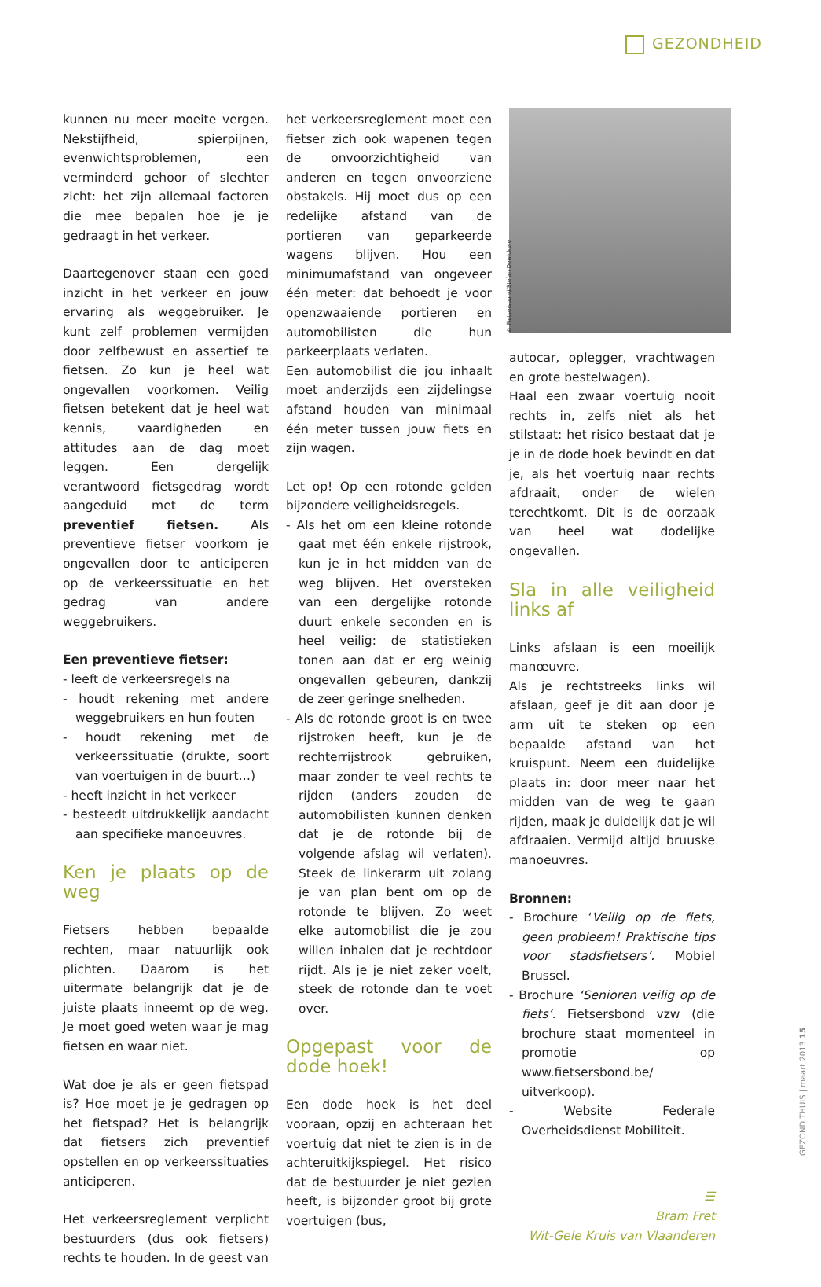GEZONDHEID
kunnen nu meer moeite vergen. Nekstijfheid, spierpijnen, evenwichtsproblemen, een verminderd gehoor of slechter zicht: het zijn allemaal factoren die mee bepalen hoe je je gedraagt in het verkeer.
Daartegenover staan een goed inzicht in het verkeer en jouw ervaring als weggebruiker. Je kunt zelf problemen vermijden door zelfbewust en assertief te fietsen. Zo kun je heel wat ongevallen voorkomen. Veilig fietsen betekent dat je heel wat kennis, vaardigheden en attitudes aan de dag moet leggen. Een dergelijk verantwoord fietsgedrag wordt aangeduid met de term preventief fietsen. Als preventieve fietser voorkom je ongevallen door te anticiperen op de verkeerssituatie en het gedrag van andere weggebruikers.
Een preventieve fietser:
- leeft de verkeersregels na
- houdt rekening met andere weggebruikers en hun fouten
- houdt rekening met de verkeerssituatie (drukte, soort van voertuigen in de buurt…)
- heeft inzicht in het verkeer
- besteedt uitdrukkelijk aandacht aan specifieke manoeuvres.
Ken je plaats op de weg
Fietsers hebben bepaalde rechten, maar natuurlijk ook plichten. Daarom is het uitermate belangrijk dat je de juiste plaats inneemt op de weg. Je moet goed weten waar je mag fietsen en waar niet.
Wat doe je als er geen fietspad is? Hoe moet je je gedragen op het fietspad? Het is belangrijk dat fietsers zich preventief opstellen en op verkeerssituaties anticiperen.
Het verkeersreglement verplicht bestuurders (dus ook fietsers) rechts te houden. In de geest van
het verkeersreglement moet een fietser zich ook wapenen tegen de onvoorzichtigheid van anderen en tegen onvoorziene obstakels. Hij moet dus op een redelijke afstand van de portieren van geparkeerde wagens blijven. Hou een minimumafstand van ongeveer één meter: dat behoedt je voor openzwaaiende portieren en automobilisten die hun parkeerplaats verlaten.
Een automobilist die jou inhaalt moet anderzijds een zijdelingse afstand houden van minimaal één meter tussen jouw fiets en zijn wagen.
Let op! Op een rotonde gelden bijzondere veiligheidsregels.
- Als het om een kleine rotonde gaat met één enkele rijstrook, kun je in het midden van de weg blijven. Het oversteken van een dergelijke rotonde duurt enkele seconden en is heel veilig: de statistieken tonen aan dat er erg weinig ongevallen gebeuren, dankzij de zeer geringe snelheden.
- Als de rotonde groot is en twee rijstroken heeft, kun je de rechterrijstrook gebruiken, maar zonder te veel rechts te rijden (anders zouden de automobilisten kunnen denken dat je de rotonde bij de volgende afslag wil verlaten). Steek de linkerarm uit zolang je van plan bent om op de rotonde te blijven. Zo weet elke automobilist die je zou willen inhalen dat je rechtdoor rijdt. Als je je niet zeker voelt, steek de rotonde dan te voet over.
Opgepast voor de dode hoek!
Een dode hoek is het deel vooraan, opzij en achteraan het voertuig dat niet te zien is in de achteruitkijkspiegel. Het risico dat de bestuurder je niet gezien heeft, is bijzonder groot bij grote voertuigen (bus,
© Fietsersbond/Stefan Dewickere
autocar, oplegger, vrachtwagen en grote bestelwagen).
Haal een zwaar voertuig nooit rechts in, zelfs niet als het stilstaat: het risico bestaat dat je je in de dode hoek bevindt en dat je, als het voertuig naar rechts afdraait, onder de wielen terechtkomt. Dit is de oorzaak van heel wat dodelijke ongevallen.
Sla in alle veiligheid links af
Links afslaan is een moeilijk manœuvre.
Als je rechtstreeks links wil afslaan, geef je dit aan door je arm uit te steken op een bepaalde afstand van het kruispunt. Neem een duidelijke plaats in: door meer naar het midden van de weg te gaan rijden, maak je duidelijk dat je wil afdraaien. Vermijd altijd bruuske manoeuvres.
Bronnen:
- Brochure ‘Veilig op de fiets, geen probleem! Praktische tips voor stadsfietsers’. Mobiel Brussel.
- Brochure ‘Senioren veilig op de fiets’. Fietsersbond vzw (die brochure staat momenteel in promotie op www.fietsersbond.be/ uitverkoop).
- Website Federale Overheidsdienst Mobiliteit.
☰
Bram Fret
Wit-Gele Kruis van Vlaanderen
GEZOND THUIS | maart 2013 15